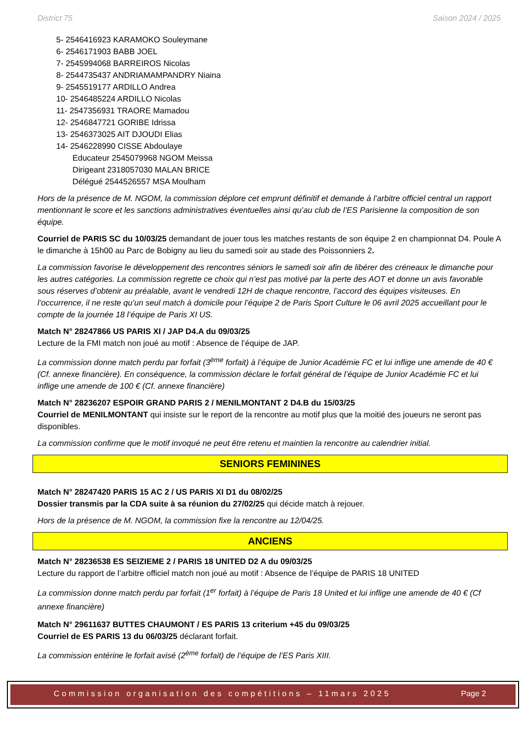District 75 Saison 2024 / 2025
5- 2546416923 KARAMOKO Souleymane
6- 2546171903 BABB JOEL
7- 2545994068 BARREIROS Nicolas
8- 2544735437 ANDRIAMAMPANDRY Niaina
9- 2545519177 ARDILLO Andrea
10- 2546485224 ARDILLO Nicolas
11- 2547356931 TRAORE Mamadou
12- 2546847721 GORIBE Idrissa
13- 2546373025 AIT DJOUDI Elias
14- 2546228990 CISSE Abdoulaye
Educateur 2545079968 NGOM Meissa
Dirigeant 2318057030 MALAN BRICE
Délégué 2544526557 MSA Moulham
Hors de la présence de M. NGOM, la commission déplore cet emprunt définitif et demande à l’arbitre officiel central un rapport mentionnant le score et les sanctions administratives éventuelles ainsi qu’au club de l’ES Parisienne la composition de son équipe.
Courriel de PARIS SC du 10/03/25 demandant de jouer tous les matches restants de son équipe 2 en championnat D4. Poule A le dimanche à 15h00 au Parc de Bobigny au lieu du samedi soir au stade des Poissonniers 2.
La commission favorise le développement des rencontres séniors le samedi soir afin de libérer des créneaux le dimanche pour les autres catégories. La commission regrette ce choix qui n’est pas motivé par la perte des AOT et donne un avis favorable sous réserves d’obtenir au préalable, avant le vendredi 12H de chaque rencontre, l’accord des équipes visiteuses. En l’occurrence, il ne reste qu’un seul match à domicile pour l’équipe 2 de Paris Sport Culture le 06 avril 2025 accueillant pour le compte de la journée 18 l’équipe de Paris XI US.
Match N° 28247866 US PARIS XI / JAP D4.A du 09/03/25
Lecture de la FMI match non joué au motif : Absence de l’équipe de JAP.
La commission donne match perdu par forfait (3<sup>ème</sup> forfait) à l’équipe de Junior Académie FC et lui inflige une amende de 40 € (Cf. annexe financière). En conséquence, la commission déclare le forfait général de l’équipe de Junior Académie FC et lui inflige une amende de 100 € (Cf. annexe financière)
Match N° 28236207 ESPOIR GRAND PARIS 2 / MENILMONTANT 2 D4.B du 15/03/25
Courriel de MENILMONTANT qui insiste sur le report de la rencontre au motif plus que la moitié des joueurs ne seront pas disponibles.
La commission confirme que le motif invoqué ne peut être retenu et maintien la rencontre au calendrier initial.
SENIORS FEMININES
Match N° 28247420 PARIS 15 AC 2 / US PARIS XI D1 du 08/02/25
Dossier transmis par la CDA suite à sa réunion du 27/02/25 qui décide match à rejouer.
Hors de la présence de M. NGOM, la commission fixe la rencontre au 12/04/25.
ANCIENS
Match N° 28236538 ES SEIZIEME 2 / PARIS 18 UNITED D2 A du 09/03/25
Lecture du rapport de l’arbitre officiel match non joué au motif : Absence de l’équipe de PARIS 18 UNITED
La commission donne match perdu par forfait (1<sup>er</sup> forfait) à l’équipe de Paris 18 United et lui inflige une amende de 40 € (Cf annexe financière)
Match N° 29611637 BUTTES CHAUMONT / ES PARIS 13 criterium +45 du 09/03/25
Courriel de ES PARIS 13 du 06/03/25 déclarant forfait.
La commission entérine le forfait avisé (2<sup>ème</sup> forfait) de l’équipe de l’ES Paris XIII.
Commission organisation des compétitions – 11mars 2025 Page 2